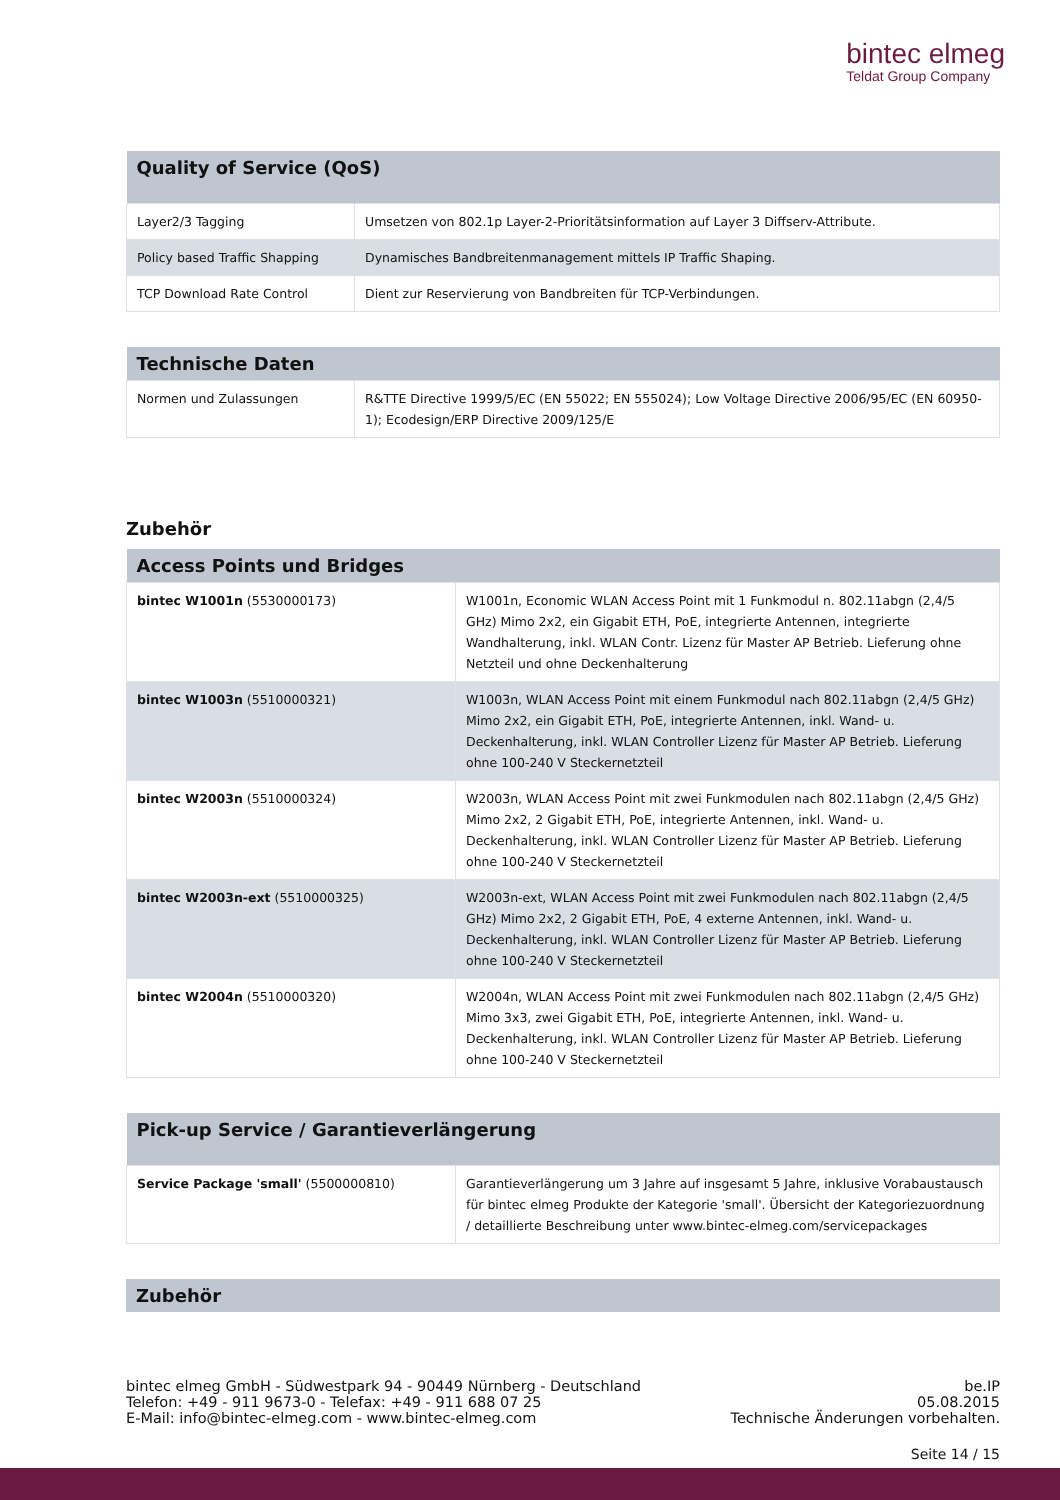bintec elmeg
Teldat Group Company
| Quality of Service (QoS) | |
| --- | --- |
| Layer2/3 Tagging | Umsetzen von 802.1p Layer-2-Prioritätsinformation auf Layer 3 Diffserv-Attribute. |
| Policy based Traffic Shapping | Dynamisches Bandbreitenmanagement mittels IP Traffic Shaping. |
| TCP Download Rate Control | Dient zur Reservierung von Bandbreiten für TCP-Verbindungen. |
| Technische Daten | |
| --- | --- |
| Normen und Zulassungen | R&TTE Directive 1999/5/EC (EN 55022; EN 555024); Low Voltage Directive 2006/95/EC (EN 60950-1); Ecodesign/ERP Directive 2009/125/E |
Zubehör
| Access Points und Bridges | |
| --- | --- |
| bintec W1001n (5530000173) | W1001n, Economic WLAN Access Point mit 1 Funkmodul n. 802.11abgn (2,4/5 GHz) Mimo 2x2, ein Gigabit ETH, PoE, integrierte Antennen, integrierte Wandhalterung, inkl. WLAN Contr. Lizenz für Master AP Betrieb. Lieferung ohne Netzteil und ohne Deckenhalterung |
| bintec W1003n (5510000321) | W1003n, WLAN Access Point mit einem Funkmodul nach 802.11abgn (2,4/5 GHz) Mimo 2x2, ein Gigabit ETH, PoE, integrierte Antennen, inkl. Wand- u. Deckenhalterung, inkl. WLAN Controller Lizenz für Master AP Betrieb. Lieferung ohne 100-240 V Steckernetzteil |
| bintec W2003n (5510000324) | W2003n, WLAN Access Point mit zwei Funkmodulen nach 802.11abgn (2,4/5 GHz) Mimo 2x2, 2 Gigabit ETH, PoE, integrierte Antennen, inkl. Wand- u. Deckenhalterung, inkl. WLAN Controller Lizenz für Master AP Betrieb. Lieferung ohne 100-240 V Steckernetzteil |
| bintec W2003n-ext (5510000325) | W2003n-ext, WLAN Access Point mit zwei Funkmodulen nach 802.11abgn (2,4/5 GHz) Mimo 2x2, 2 Gigabit ETH, PoE, 4 externe Antennen, inkl. Wand- u. Deckenhalterung, inkl. WLAN Controller Lizenz für Master AP Betrieb. Lieferung ohne 100-240 V Steckernetzteil |
| bintec W2004n (5510000320) | W2004n, WLAN Access Point mit zwei Funkmodulen nach 802.11abgn (2,4/5 GHz) Mimo 3x3, zwei Gigabit ETH, PoE, integrierte Antennen, inkl. Wand- u. Deckenhalterung, inkl. WLAN Controller Lizenz für Master AP Betrieb. Lieferung ohne 100-240 V Steckernetzteil |
| Pick-up Service / Garantieverlängerung | |
| --- | --- |
| Service Package 'small' (5500000810) | Garantieverlängerung um 3 Jahre auf insgesamt 5 Jahre, inklusive Vorabaustausch für bintec elmeg Produkte der Kategorie 'small'. Übersicht der Kategoriezuordnung / detaillierte Beschreibung unter www.bintec-elmeg.com/servicepackages |
| Zubehör |
| --- |
bintec elmeg GmbH - Südwestpark 94 - 90449 Nürnberg - Deutschland
Telefon: +49 - 911 9673-0 - Telefax: +49 - 911 688 07 25
E-Mail: info@bintec-elmeg.com - www.bintec-elmeg.com
be.IP
05.08.2015
Technische Änderungen vorbehalten.
Seite 14 / 15